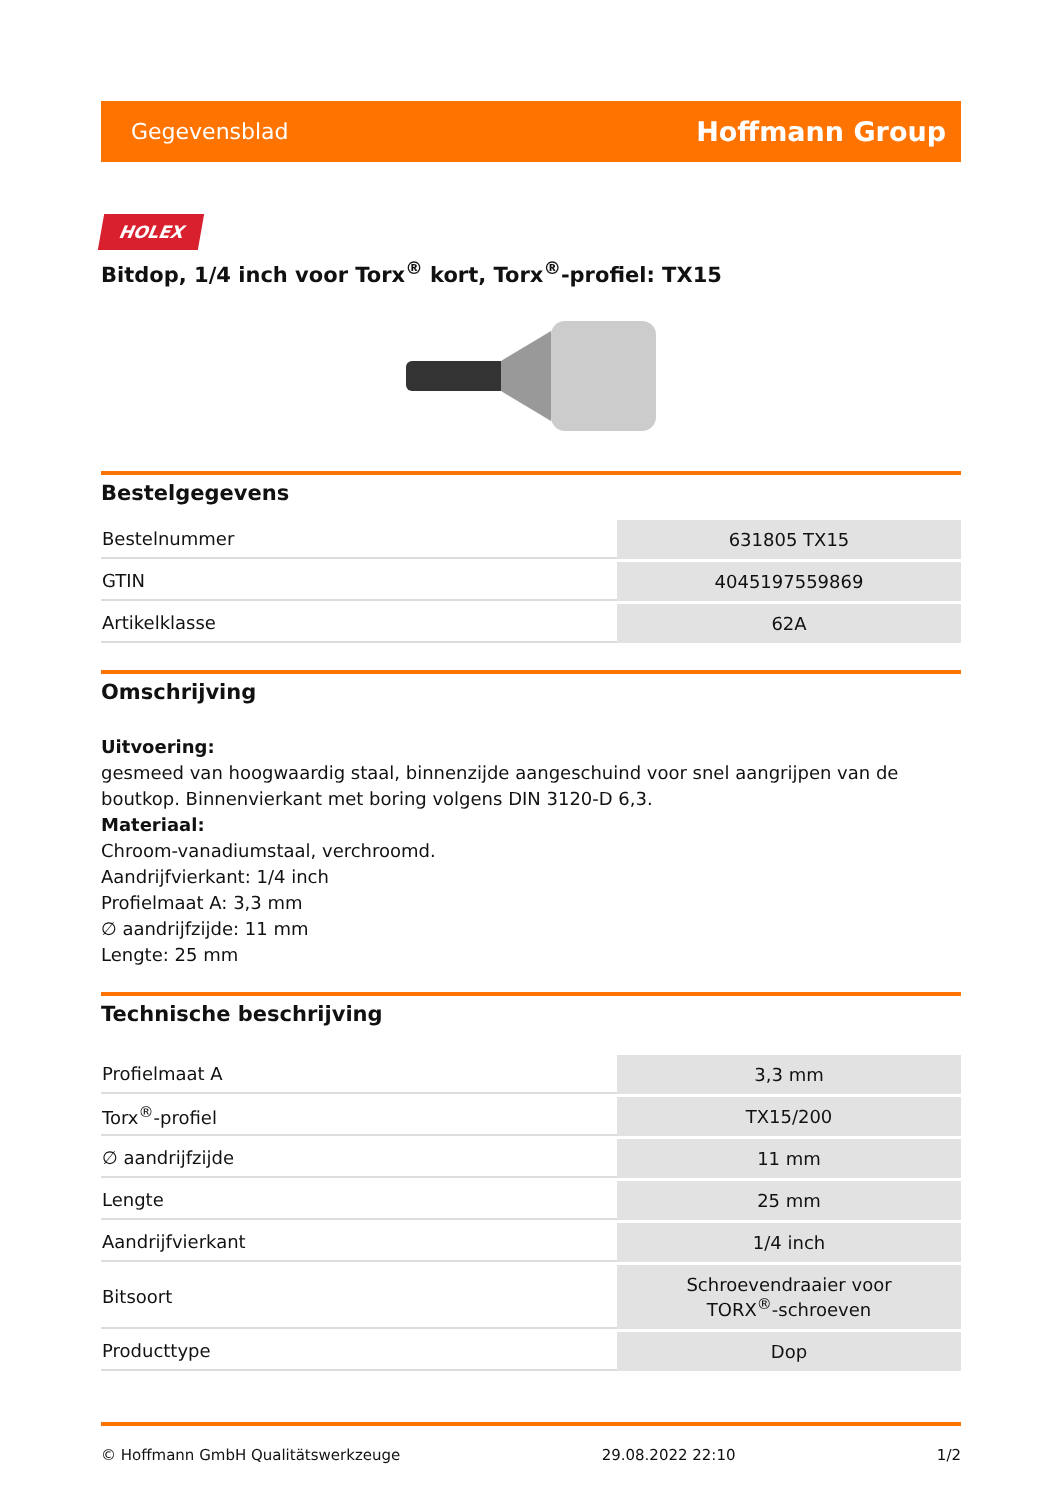Gegevensblad Hoffmann Group
HOLEX
Bitdop, 1/4 inch voor Torx<sup>®</sup> kort, Torx<sup>®</sup>-profiel: TX15
Bestelgegevens
| Bestelnummer | 631805 TX15 |
| GTIN | 4045197559869 |
| Artikelklasse | 62A |
Omschrijving
Uitvoering:
gesmeed van hoogwaardig staal, binnenzijde aangeschuind voor snel aangrijpen van de boutkop. Binnenvierkant met boring volgens DIN 3120-D 6,3.
Materiaal:
Chroom-vanadiumstaal, verchroomd.
Aandrijfvierkant: 1/4 inch
Profielmaat A: 3,3 mm
∅ aandrijfzijde: 11 mm
Lengte: 25 mm
Technische beschrijving
| Profielmaat A | 3,3 mm |
| Torx<sup>®</sup>-profiel | TX15/200 |
| ∅ aandrijfzijde | 11 mm |
| Lengte | 25 mm |
| Aandrijfvierkant | 1/4 inch |
| Bitsoort | Schroevendraaier voor TORX<sup>®</sup>-schroeven |
| Producttype | Dop |
© Hoffmann GmbH Qualitätswerkzeuge 29.08.2022 22:10 1/2